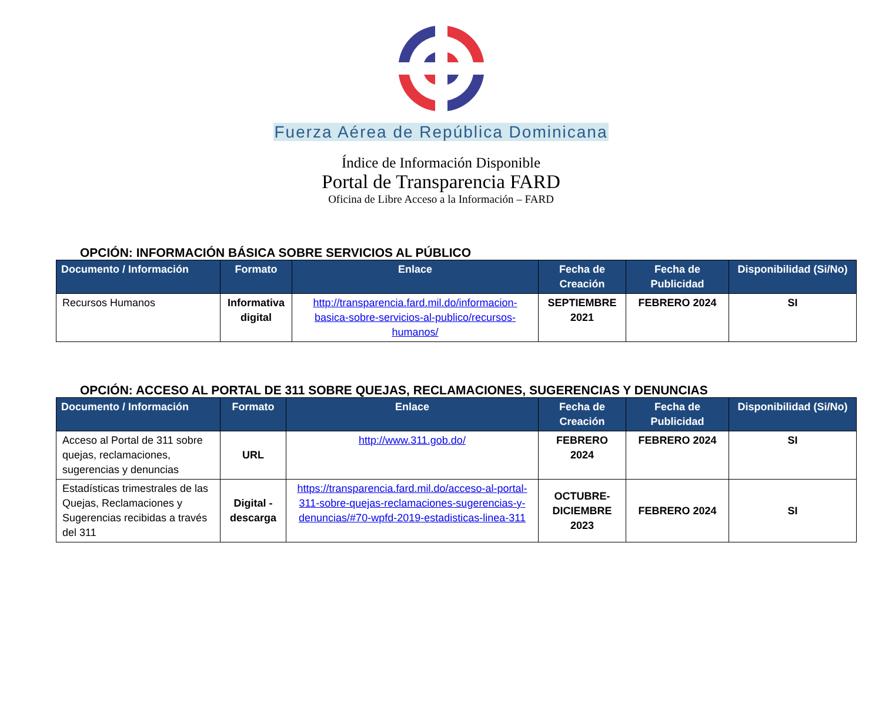Fuerza Aérea de República Dominicana
Índice de Información Disponible
Portal de Transparencia FARD
Oficina de Libre Acceso a la Información – FARD
OPCIÓN: INFORMACIÓN BÁSICA SOBRE SERVICIOS AL PÚBLICO
| Documento / Información | Formato | Enlace | Fecha de Creación | Fecha de Publicidad | Disponibilidad (Si/No) |
| --- | --- | --- | --- | --- | --- |
| Recursos Humanos | Informativa digital | http://transparencia.fard.mil.do/informacion-basica-sobre-servicios-al-publico/recursos-humanos/ | SEPTIEMBRE 2021 | FEBRERO 2024 | SI |
OPCIÓN: ACCESO AL PORTAL DE 311 SOBRE QUEJAS, RECLAMACIONES, SUGERENCIAS Y DENUNCIAS
| Documento / Información | Formato | Enlace | Fecha de Creación | Fecha de Publicidad | Disponibilidad (Si/No) |
| --- | --- | --- | --- | --- | --- |
| Acceso al Portal de 311 sobre quejas, reclamaciones, sugerencias y denuncias | URL | http://www.311.gob.do/ | FEBRERO 2024 | FEBRERO 2024 | SI |
| Estadísticas trimestrales de las Quejas, Reclamaciones y Sugerencias recibidas a través del 311 | Digital - descarga | https://transparencia.fard.mil.do/acceso-al-portal-311-sobre-quejas-reclamaciones-sugerencias-y-denuncias/#70-wpfd-2019-estadisticas-linea-311 | OCTUBRE-DICIEMBRE 2023 | FEBRERO 2024 | SI |